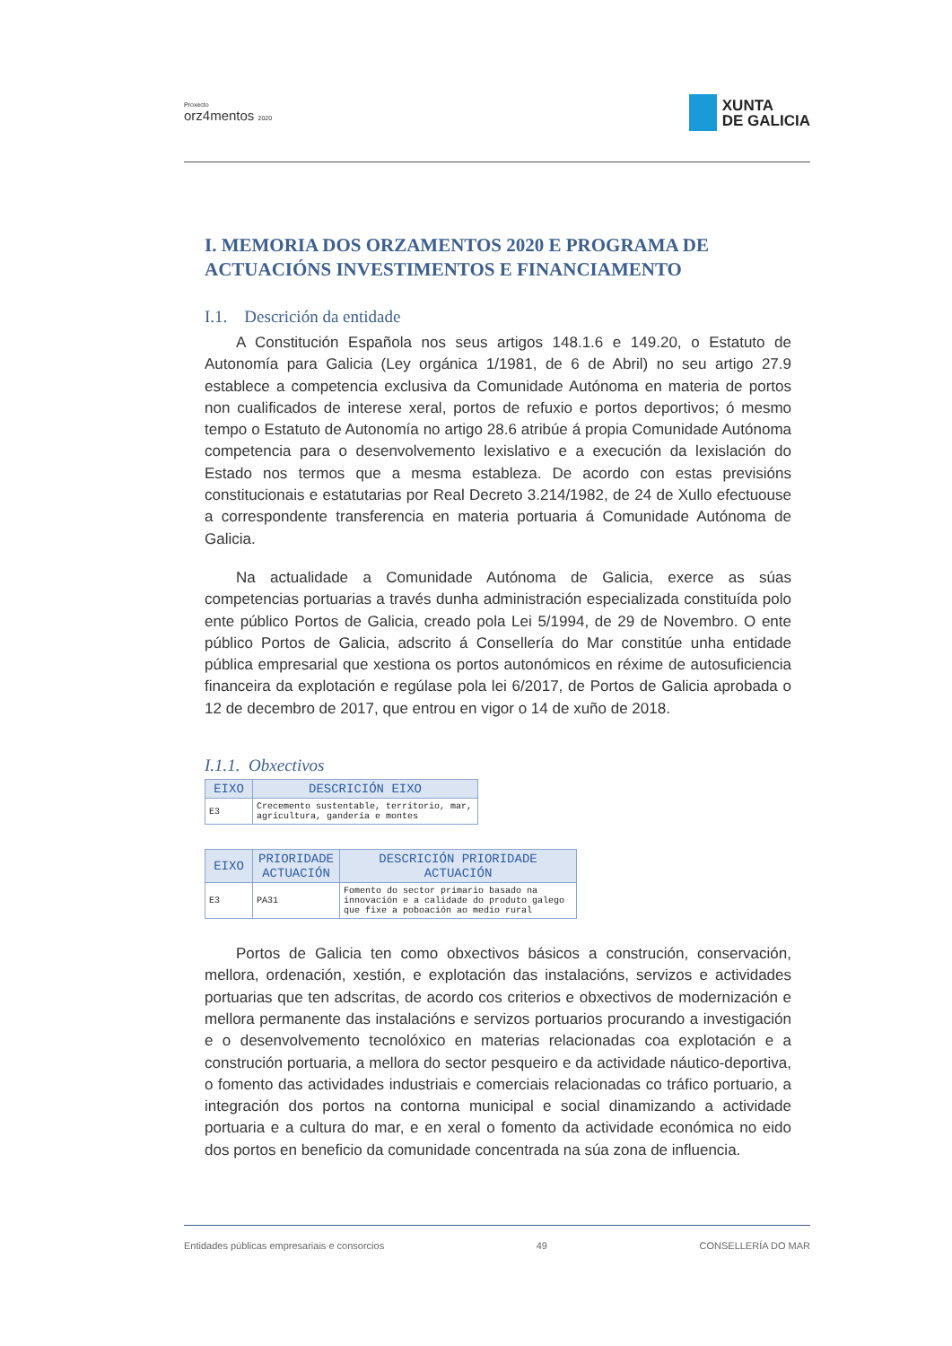Proxecto
orz4mentos 2020
XUNTA
DE GALICIA
I. MEMORIA DOS ORZAMENTOS 2020 E PROGRAMA DE ACTUACIÓNS INVESTIMENTOS E FINANCIAMENTO
I.1. Descrición da entidade
A Constitución Española nos seus artigos 148.1.6 e 149.20, o Estatuto de Autonomía para Galicia (Ley orgánica 1/1981, de 6 de Abril) no seu artigo 27.9 establece a competencia exclusiva da Comunidade Autónoma en materia de portos non cualificados de interese xeral, portos de refuxio e portos deportivos; ó mesmo tempo o Estatuto de Autonomía no artigo 28.6 atribúe á propia Comunidade Autónoma competencia para o desenvolvemento lexislativo e a execución da lexislación do Estado nos termos que a mesma estableza. De acordo con estas previsións constitucionais e estatutarias por Real Decreto 3.214/1982, de 24 de Xullo efectuouse a correspondente transferencia en materia portuaria á Comunidade Autónoma de Galicia.
Na actualidade a Comunidade Autónoma de Galicia, exerce as súas competencias portuarias a través dunha administración especializada constituída polo ente público Portos de Galicia, creado pola Lei 5/1994, de 29 de Novembro. O ente público Portos de Galicia, adscrito á Consellería do Mar constitúe unha entidade pública empresarial que xestiona os portos autonómicos en réxime de autosuficiencia financeira da explotación e regúlase pola lei 6/2017, de Portos de Galicia aprobada o 12 de decembro de 2017, que entrou en vigor o 14 de xuño de 2018.
I.1.1. Obxectivos
| EIXO | DESCRICIÓN EIXO |
| --- | --- |
| E3 | Crecemento sustentable, territorio, mar, agricultura, gandería e montes |
| EIXO | PRIORIDADE ACTUACIÓN | DESCRICIÓN PRIORIDADE ACTUACIÓN |
| --- | --- | --- |
| E3 | PA31 | Fomento do sector primario basado na innovación e a calidade do produto galego que fixe a poboación ao medio rural |
Portos de Galicia ten como obxectivos básicos a construción, conservación, mellora, ordenación, xestión, e explotación das instalacións, servizos e actividades portuarias que ten adscritas, de acordo cos criterios e obxectivos de modernización e mellora permanente das instalacións e servizos portuarios procurando a investigación e o desenvolvemento tecnolóxico en materias relacionadas coa explotación e a construción portuaria, a mellora do sector pesqueiro e da actividade náutico-deportiva, o fomento das actividades industriais e comerciais relacionadas co tráfico portuario, a integración dos portos na contorna municipal e social dinamizando a actividade portuaria e a cultura do mar, e en xeral o fomento da actividade económica no eido dos portos en beneficio da comunidade concentrada na súa zona de influencia.
Entidades públicas empresariais e consorcios 49 CONSELLERÍA DO MAR